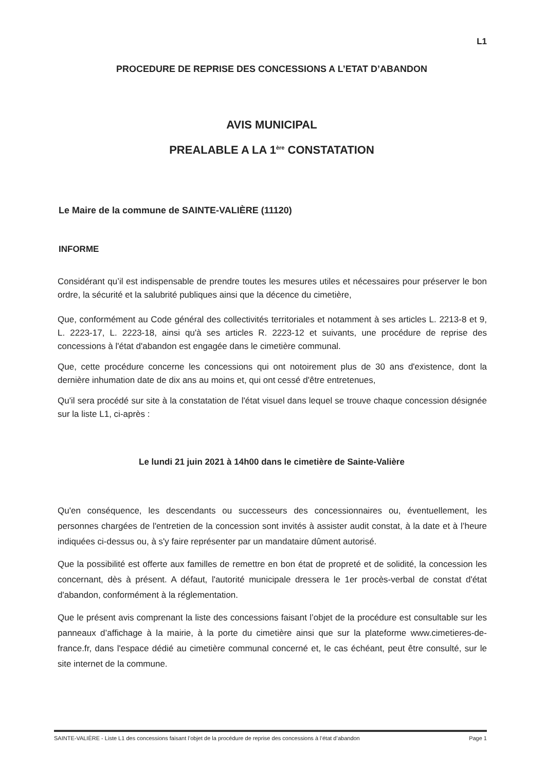L1
PROCEDURE DE REPRISE DES CONCESSIONS A L’ETAT D’ABANDON
AVIS MUNICIPAL
PREALABLE A LA 1<sup>ère</sup> CONSTATATION
Le Maire de la commune de SAINTE-VALIÈRE (11120)
INFORME
Considérant qu’il est indispensable de prendre toutes les mesures utiles et nécessaires pour préserver le bon ordre, la sécurité et la salubrité publiques ainsi que la décence du cimetière,
Que, conformément au Code général des collectivités territoriales et notamment à ses articles L. 2213-8 et 9, L. 2223-17, L. 2223-18, ainsi qu'à ses articles R. 2223-12 et suivants, une procédure de reprise des concessions à l'état d'abandon est engagée dans le cimetière communal.
Que, cette procédure concerne les concessions qui ont notoirement plus de 30 ans d'existence, dont la dernière inhumation date de dix ans au moins et, qui ont cessé d'être entretenues,
Qu'il sera procédé sur site à la constatation de l'état visuel dans lequel se trouve chaque concession désignée sur la liste L1, ci-après :
Le lundi 21 juin 2021 à 14h00 dans le cimetière de Sainte-Valière
Qu'en conséquence, les descendants ou successeurs des concessionnaires ou, éventuellement, les personnes chargées de l'entretien de la concession sont invités à assister audit constat, à la date et à l’heure indiquées ci-dessus ou, à s'y faire représenter par un mandataire dûment autorisé.
Que la possibilité est offerte aux familles de remettre en bon état de propreté et de solidité, la concession les concernant, dès à présent. A défaut, l'autorité municipale dressera le 1er procès-verbal de constat d'état d'abandon, conformément à la réglementation.
Que le présent avis comprenant la liste des concessions faisant l’objet de la procédure est consultable sur les panneaux d’affichage à la mairie, à la porte du cimetière ainsi que sur la plateforme www.cimetieres-de-france.fr, dans l'espace dédié au cimetière communal concerné et, le cas échéant, peut être consulté, sur le site internet de la commune.
SAINTE-VALIÈRE - Liste L1 des concessions faisant l’objet de la procédure de reprise des concessions à l’état d’abandon Page 1